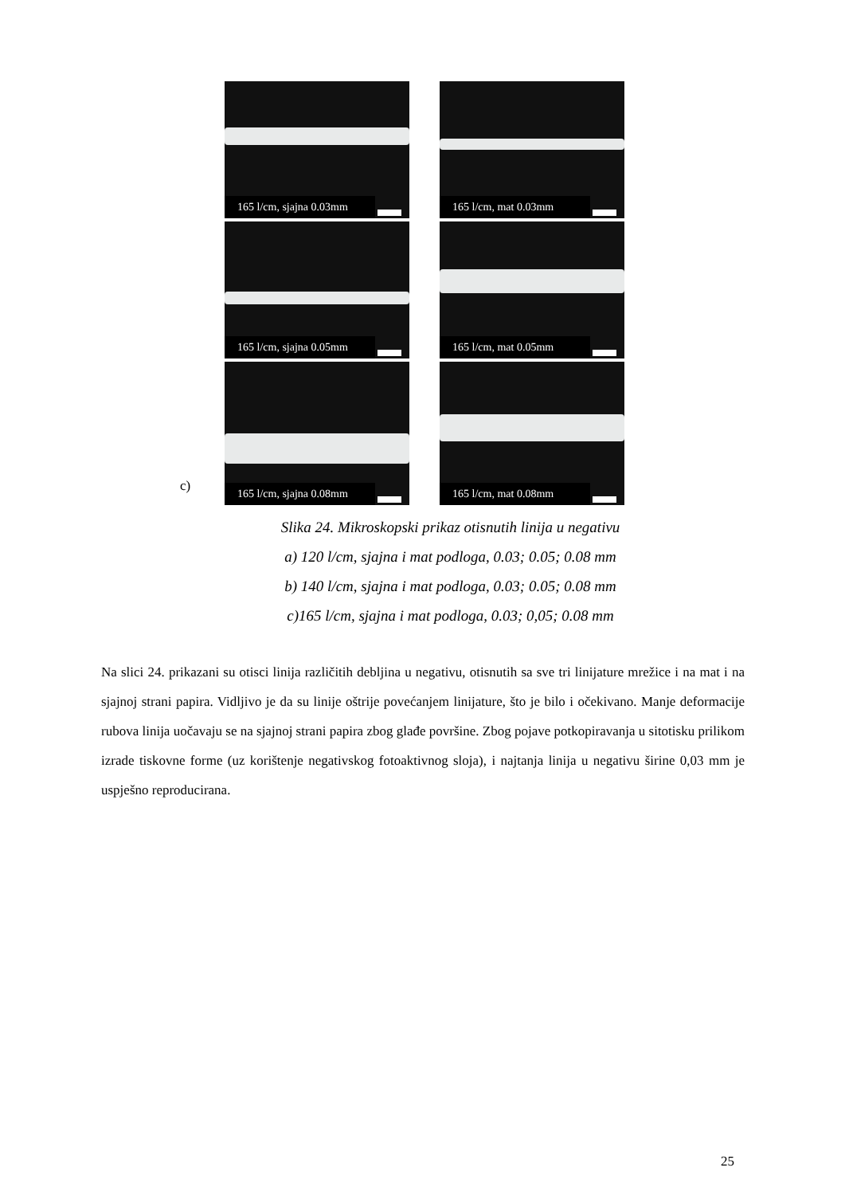165 l/cm, sjajna 0.03mm
165 l/cm, mat 0.03mm
165 l/cm, sjajna 0.05mm
165 l/cm, mat 0.05mm
165 l/cm, sjajna 0.08mm
165 l/cm, mat 0.08mm
c)
Slika 24. Mikroskopski prikaz otisnutih linija u negativu
a) 120 l/cm, sjajna i mat podloga, 0.03; 0.05; 0.08 mm
b) 140 l/cm, sjajna i mat podloga, 0.03; 0.05; 0.08 mm
c)165 l/cm, sjajna i mat podloga, 0.03; 0,05; 0.08 mm
Na slici 24. prikazani su otisci linija različitih debljina u negativu, otisnutih sa sve tri linijature mrežice i na mat i na sjajnoj strani papira. Vidljivo je da su linije oštrije povećanjem linijature, što je bilo i očekivano. Manje deformacije rubova linija uočavaju se na sjajnoj strani papira zbog glađe površine. Zbog pojave potkopiravanja u sitotisku prilikom izrade tiskovne forme (uz korištenje negativskog fotoaktivnog sloja), i najtanja linija u negativu širine 0,03 mm je uspješno reproducirana.
25